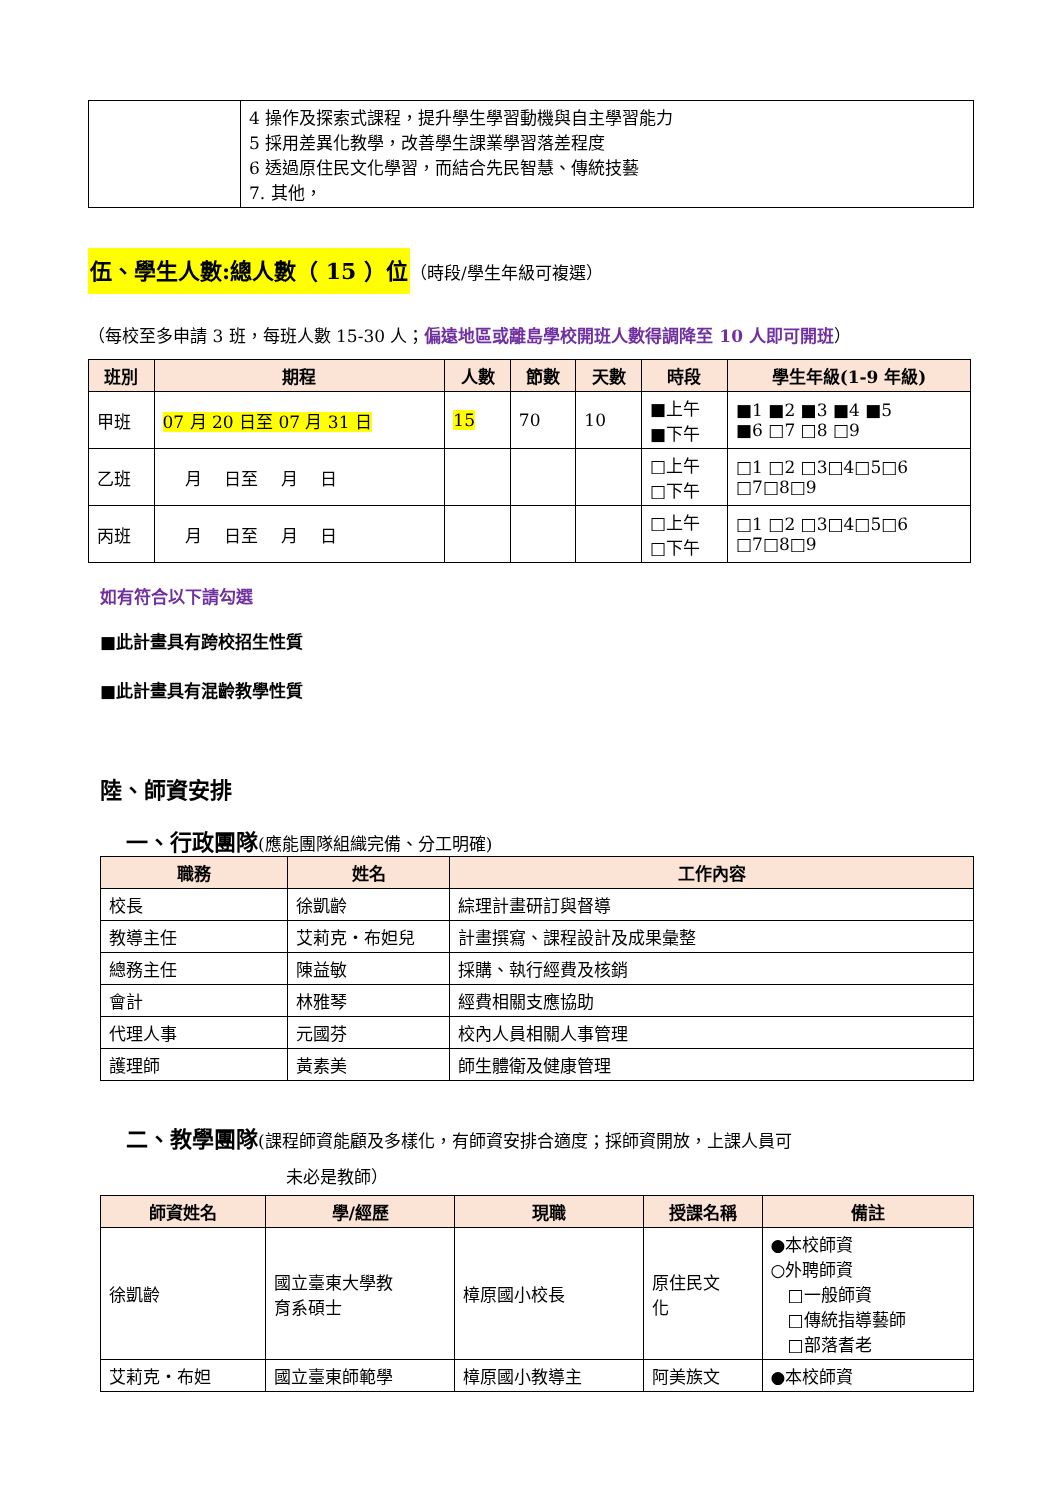| | 4 操作及探索式課程，提升學生學習動機與自主學習能力 5 採用差異化教學，改善學生課業學習落差程度 6 透過原住民文化學習，而結合先民智慧、傳統技藝 7. 其他， |
伍、學生人數:總人數（ 15 ）位（時段/學生年級可複選）
（每校至多申請 3 班，每班人數 15-30 人；偏遠地區或離島學校開班人數得調降至 10 人即可開班）
| 班別 | 期程 | 人數 | 節數 | 天數 | 時段 | 學生年級(1-9 年級) |
| --- | --- | --- | --- | --- | --- | --- |
| 甲班 | 07 月 20 日至 07 月 31 日 | 15 | 70 | 10 | ■上午 ■下午 | ■1 ■2 ■3 ■4 ■5 ■6 □7 □8 □9 |
| 乙班 | 月 日至 月 日 | | | | □上午 □下午 | □1 □2 □3□4□5□6 □7□8□9 |
| 丙班 | 月 日至 月 日 | | | | □上午 □下午 | □1 □2 □3□4□5□6 □7□8□9 |
如有符合以下請勾選
■此計畫具有跨校招生性質
■此計畫具有混齡教學性質
陸、師資安排
一、行政團隊(應能團隊組織完備、分工明確)
| 職務 | 姓名 | 工作內容 |
| --- | --- | --- |
| 校長 | 徐凱齡 | 綜理計畫研訂與督導 |
| 教導主任 | 艾莉克‧布妲兒 | 計畫撰寫、課程設計及成果彙整 |
| 總務主任 | 陳益敏 | 採購、執行經費及核銷 |
| 會計 | 林雅琴 | 經費相關支應協助 |
| 代理人事 | 元國芬 | 校內人員相關人事管理 |
| 護理師 | 黃素美 | 師生體衛及健康管理 |
二、教學團隊(課程師資能顧及多樣化，有師資安排合適度；採師資開放，上課人員可
未必是教師）
| 師資姓名 | 學/經歷 | 現職 | 授課名稱 | 備註 |
| --- | --- | --- | --- | --- |
| 徐凱齡 | 國立臺東大學教 育系碩士 | 樟原國小校長 | 原住民文 化 | ●本校師資 ○外聘師資 □一般師資 □傳統指導藝師 □部落耆老 |
| 艾莉克‧布妲 | 國立臺東師範學 | 樟原國小教導主 | 阿美族文 | ●本校師資 |